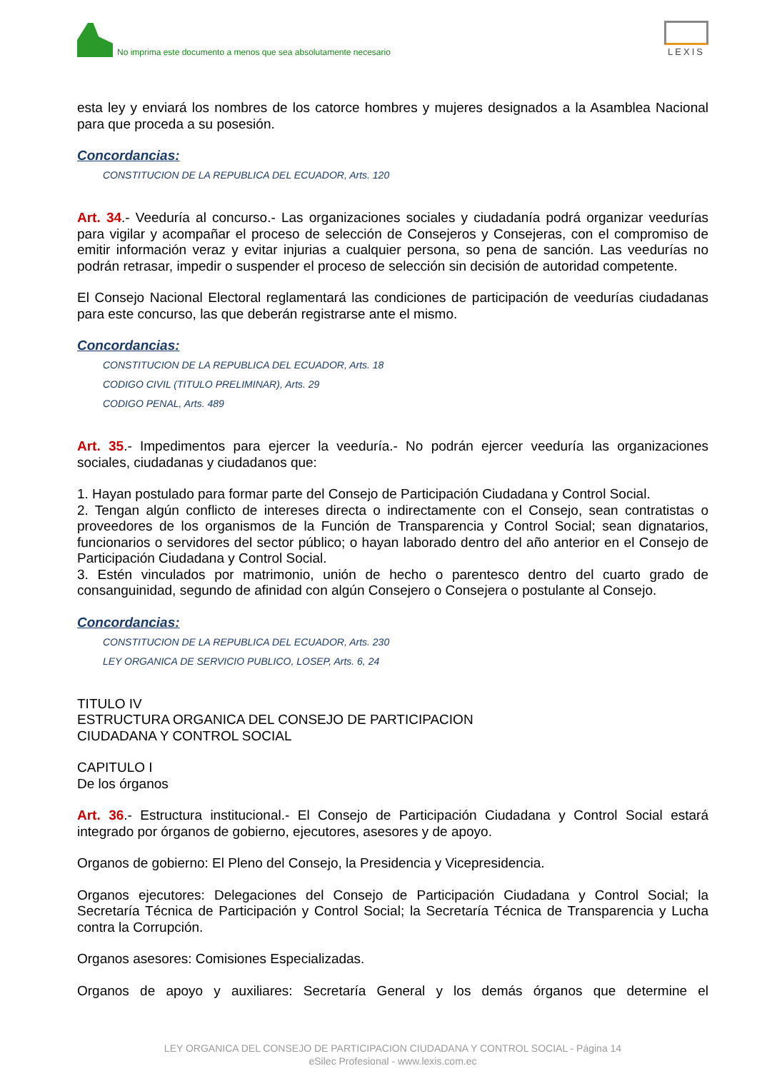No imprima este documento a menos que sea absolutamente necesario
LEXIS
esta ley y enviará los nombres de los catorce hombres y mujeres designados a la Asamblea Nacional para que proceda a su posesión.
Concordancias:
CONSTITUCION DE LA REPUBLICA DEL ECUADOR, Arts. 120
Art. 34.- Veeduría al concurso.- Las organizaciones sociales y ciudadanía podrá organizar veedurías para vigilar y acompañar el proceso de selección de Consejeros y Consejeras, con el compromiso de emitir información veraz y evitar injurias a cualquier persona, so pena de sanción. Las veedurías no podrán retrasar, impedir o suspender el proceso de selección sin decisión de autoridad competente.
El Consejo Nacional Electoral reglamentará las condiciones de participación de veedurías ciudadanas para este concurso, las que deberán registrarse ante el mismo.
Concordancias:
CONSTITUCION DE LA REPUBLICA DEL ECUADOR, Arts. 18
CODIGO CIVIL (TITULO PRELIMINAR), Arts. 29
CODIGO PENAL, Arts. 489
Art. 35.- Impedimentos para ejercer la veeduría.- No podrán ejercer veeduría las organizaciones sociales, ciudadanas y ciudadanos que:
1. Hayan postulado para formar parte del Consejo de Participación Ciudadana y Control Social.
2. Tengan algún conflicto de intereses directa o indirectamente con el Consejo, sean contratistas o proveedores de los organismos de la Función de Transparencia y Control Social; sean dignatarios, funcionarios o servidores del sector público; o hayan laborado dentro del año anterior en el Consejo de Participación Ciudadana y Control Social.
3. Estén vinculados por matrimonio, unión de hecho o parentesco dentro del cuarto grado de consanguinidad, segundo de afinidad con algún Consejero o Consejera o postulante al Consejo.
Concordancias:
CONSTITUCION DE LA REPUBLICA DEL ECUADOR, Arts. 230
LEY ORGANICA DE SERVICIO PUBLICO, LOSEP, Arts. 6, 24
TITULO IV
ESTRUCTURA ORGANICA DEL CONSEJO DE PARTICIPACION
CIUDADANA Y CONTROL SOCIAL
CAPITULO I
De los órganos
Art. 36.- Estructura institucional.- El Consejo de Participación Ciudadana y Control Social estará integrado por órganos de gobierno, ejecutores, asesores y de apoyo.
Organos de gobierno: El Pleno del Consejo, la Presidencia y Vicepresidencia.
Organos ejecutores: Delegaciones del Consejo de Participación Ciudadana y Control Social; la Secretaría Técnica de Participación y Control Social; la Secretaría Técnica de Transparencia y Lucha contra la Corrupción.
Organos asesores: Comisiones Especializadas.
Organos de apoyo y auxiliares: Secretaría General y los demás órganos que determine el
LEY ORGANICA DEL CONSEJO DE PARTICIPACION CIUDADANA Y CONTROL SOCIAL - Página 14
eSilec Profesional - www.lexis.com.ec